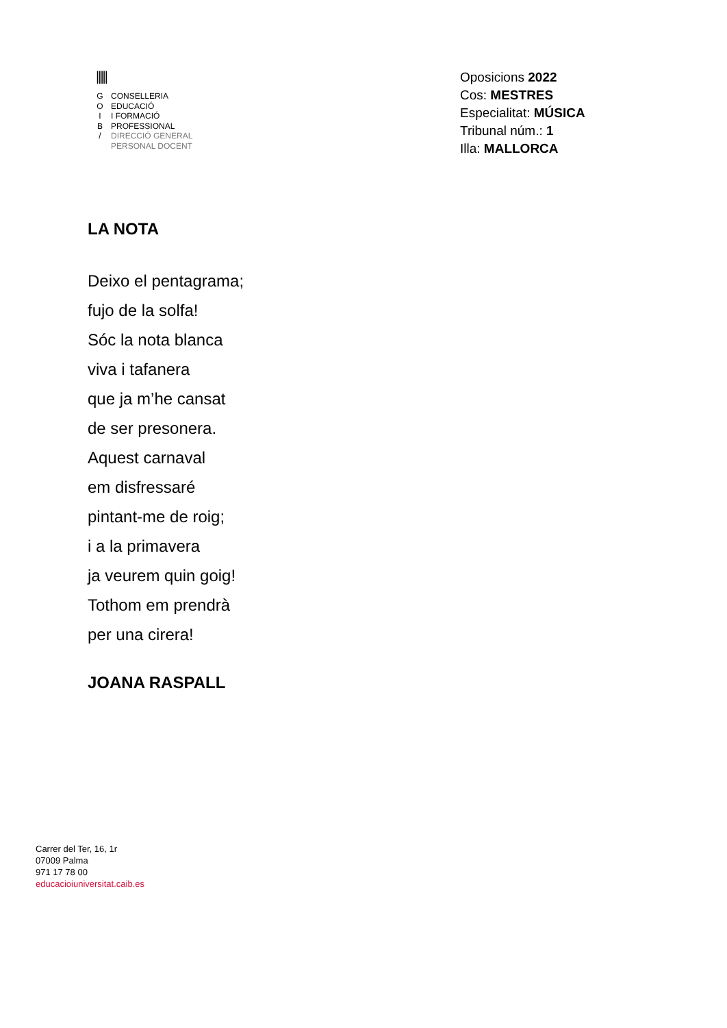|||||
G
O
I
B
/
CONSELLERIA
EDUCACIÓ
I FORMACIÓ
PROFESSIONAL
DIRECCIÓ GENERAL
PERSONAL DOCENT
Oposicions 2022
Cos: MESTRES
Especialitat: MÚSICA
Tribunal núm.: 1
Illa: MALLORCA
LA NOTA
Deixo el pentagrama;
fujo de la solfa!
Sóc la nota blanca
viva i tafanera
que ja m’he cansat
de ser presonera.
Aquest carnaval
em disfressaré
pintant-me de roig;
i a la primavera
ja veurem quin goig!
Tothom em prendrà
per una cirera!
JOANA RASPALL
Carrer del Ter, 16, 1r
07009 Palma
971 17 78 00
educacioiuniversitat.caib.es